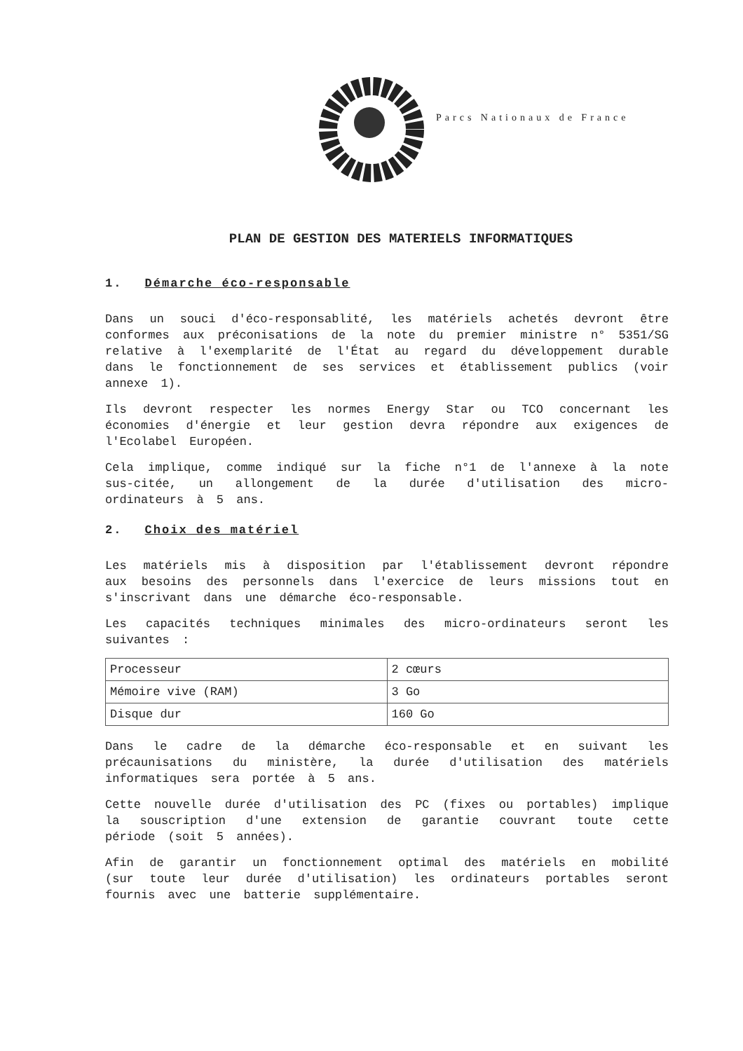Parcs Nationaux de France
PLAN DE GESTION DES MATERIELS INFORMATIQUES
1. Démarche éco-responsable
Dans un souci d'éco-responsablité, les matériels achetés devront être conformes aux préconisations de la note du premier ministre n° 5351/SG relative à l'exemplarité de l'État au regard du développement durable dans le fonctionnement de ses services et établissement publics (voir annexe 1).
Ils devront respecter les normes Energy Star ou TCO concernant les économies d'énergie et leur gestion devra répondre aux exigences de l'Ecolabel Européen.
Cela implique, comme indiqué sur la fiche n°1 de l'annexe à la note sus-citée, un allongement de la durée d'utilisation des micro-ordinateurs à 5 ans.
2. Choix des matériel
Les matériels mis à disposition par l'établissement devront répondre aux besoins des personnels dans l'exercice de leurs missions tout en s'inscrivant dans une démarche éco-responsable.
Les capacités techniques minimales des micro-ordinateurs seront les suivantes :
| Processeur | 2 cœurs |
| Mémoire vive (RAM) | 3 Go |
| Disque dur | 160 Go |
Dans le cadre de la démarche éco-responsable et en suivant les précaunisations du ministère, la durée d'utilisation des matériels informatiques sera portée à 5 ans.
Cette nouvelle durée d'utilisation des PC (fixes ou portables) implique la souscription d'une extension de garantie couvrant toute cette période (soit 5 années).
Afin de garantir un fonctionnement optimal des matériels en mobilité (sur toute leur durée d'utilisation) les ordinateurs portables seront fournis avec une batterie supplémentaire.